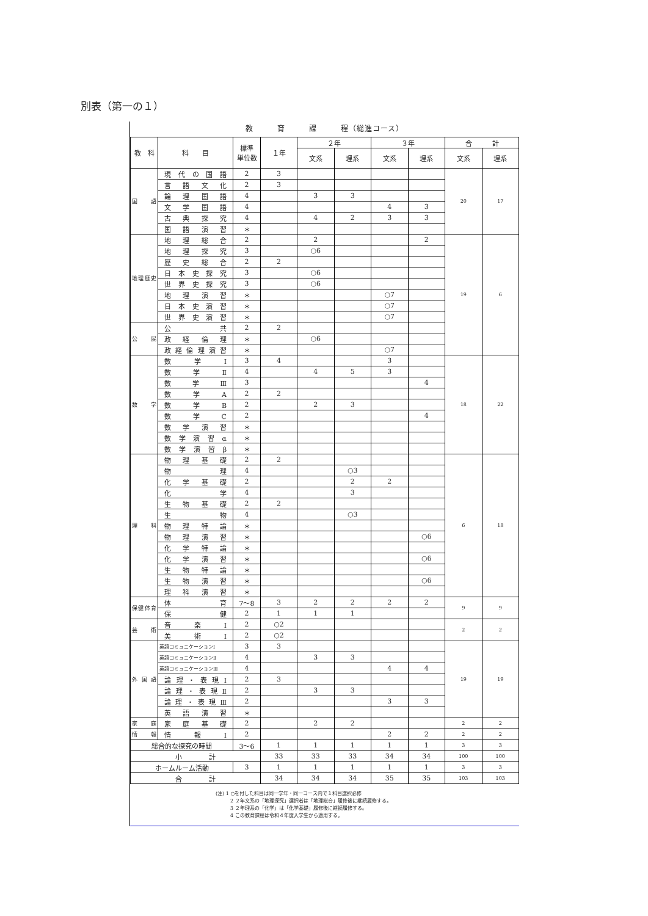別表（第一の１）
教　　　育　　　課　　　程（総進コース）
| 教 科 | 科 目 | 標準 単位数 | １年 | ２年 | | ３年 | | 合 計 | |
| --- | --- | --- | --- | --- | --- | --- | --- | --- | --- |
| | | | | 文系 | 理系 | 文系 | 理系 | 文系 | 理系 |
| 国 語 | 現代の国語 | 2 | 3 | | | | | 20 | 17 |
| | 言語文化 | 2 | 3 | | | | | | |
| | 論理国語 | 4 | | 3 | 3 | | | | |
| | 文学国語 | 4 | | | | 4 | 3 | | |
| | 古典探究 | 4 | | 4 | 2 | 3 | 3 | | |
| | 国語演習 | ＊ | | | | | | | |
| 地理歴史 | 地理総合 | 2 | | 2 | | | 2 | 19 | 6 |
| | 地理探究 | 3 | | ○6 | | | | | |
| | 歴史総合 | 2 | 2 | | | | | | |
| | 日本史探究 | 3 | | ○6 | | | | | |
| | 世界史探究 | 3 | | ○6 | | | | | |
| | 地理演習 | ＊ | | | | ○7 | | | |
| | 日本史演習 | ＊ | | | | ○7 | | | |
| | 世界史演習 | ＊ | | | | ○7 | | | |
| 公 民 | 公共 | 2 | 2 | | | | | | |
| | 政経倫理 | ＊ | | ○6 | | | | | |
| | 政経倫理演習 | ＊ | | | | ○7 | | | |
| 数 学 | 数学Ⅰ | 3 | 4 | | | 3 | | 18 | 22 |
| | 数学Ⅱ | 4 | | 4 | 5 | 3 | | | |
| | 数学Ⅲ | 3 | | | | | 4 | | |
| | 数学A | 2 | 2 | | | | | | |
| | 数学B | 2 | | 2 | 3 | | | | |
| | 数学C | 2 | | | | | 4 | | |
| | 数学演習 | ＊ | | | | | | | |
| | 数学演習α | ＊ | | | | | | | |
| | 数学演習β | ＊ | | | | | | | |
| 理 科 | 物理基礎 | 2 | 2 | | | | | 6 | 18 |
| | 物理 | 4 | | | ○3 | | | | |
| | 化学基礎 | 2 | | | 2 | 2 | | | |
| | 化学 | 4 | | | 3 | | | | |
| | 生物基礎 | 2 | 2 | | | | | | |
| | 生物 | 4 | | | ○3 | | | | |
| | 物理特論 | ＊ | | | | | | | |
| | 物理演習 | ＊ | | | | | ○6 | | |
| | 化学特論 | ＊ | | | | | | | |
| | 化学演習 | ＊ | | | | | ○6 | | |
| | 生物特論 | ＊ | | | | | | | |
| | 生物演習 | ＊ | | | | | ○6 | | |
| | 理科演習 | ＊ | | | | | | | |
| 保健体育 | 体育 | 7～8 | 3 | 2 | 2 | 2 | 2 | 9 | 9 |
| | 保健 | 2 | 1 | 1 | 1 | | | | |
| 芸 術 | 音楽Ⅰ | 2 | ○2 | | | | | 2 | 2 |
| | 美術Ⅰ | 2 | ○2 | | | | | | |
| 外国語 | 英語コミュニケーションⅠ | 3 | 3 | | | | | 19 | 19 |
| | 英語コミュニケーションⅡ | 4 | | 3 | 3 | | | | |
| | 英語コミュニケーションⅢ | 4 | | | | 4 | 4 | | |
| | 論理・表現Ⅰ | 2 | 3 | | | | | | |
| | 論理・表現Ⅱ | 2 | | 3 | 3 | | | | |
| | 論理・表現Ⅲ | 2 | | | | 3 | 3 | | |
| | 英語演習 | ＊ | | | | | | | |
| 家 庭 | 家庭基礎 | 2 | | 2 | 2 | | | 2 | 2 |
| 情 報 | 情報Ⅰ | 2 | | | | 2 | 2 | 2 | 2 |
| 総合的な探究の時間 | | 3～6 | 1 | 1 | 1 | 1 | 1 | 3 | 3 |
| 小 計 | | | 33 | 33 | 33 | 34 | 34 | 100 | 100 |
| ホームルーム活動 | | 3 | 1 | 1 | 1 | 1 | 1 | 3 | 3 |
| 合 計 | | | 34 | 34 | 34 | 35 | 35 | 103 | 103 |
(注) 1 ○を付した科目は同一学年・同一コース内で１科目選択必修
　　　2 ２年文系の「地理探究」選択者は「地理総合」履修後に継続履修する。
　　　3 ２年理系の「化学」は「化学基礎」履修後に継続履修する。
　　　4 この教育課程は令和４年度入学生から適用する。